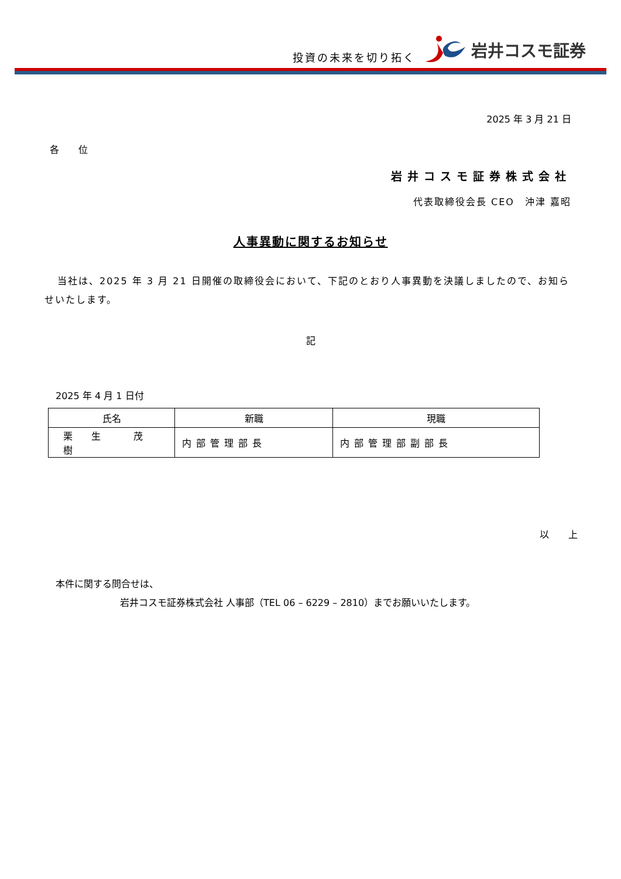投資の未来を切り拓く 岩井コスモ証券
2025 年 3 月 21 日
各 位
岩井コスモ証券株式会社
代表取締役会長 CEO　沖津 嘉昭
人事異動に関するお知らせ
当社は、2025 年 3 月 21 日開催の取締役会において、下記のとおり人事異動を決議しましたので、お知らせいたします。
記
2025 年 4 月 1 日付
| 氏名 | 新職 | 現職 |
| --- | --- | --- |
| 栗 生 茂 樹 | 内部管理部長 | 内部管理部副部長 |
以 上
本件に関する問合せは、
岩井コスモ証券株式会社 人事部（TEL 06 – 6229 – 2810）までお願いいたします。